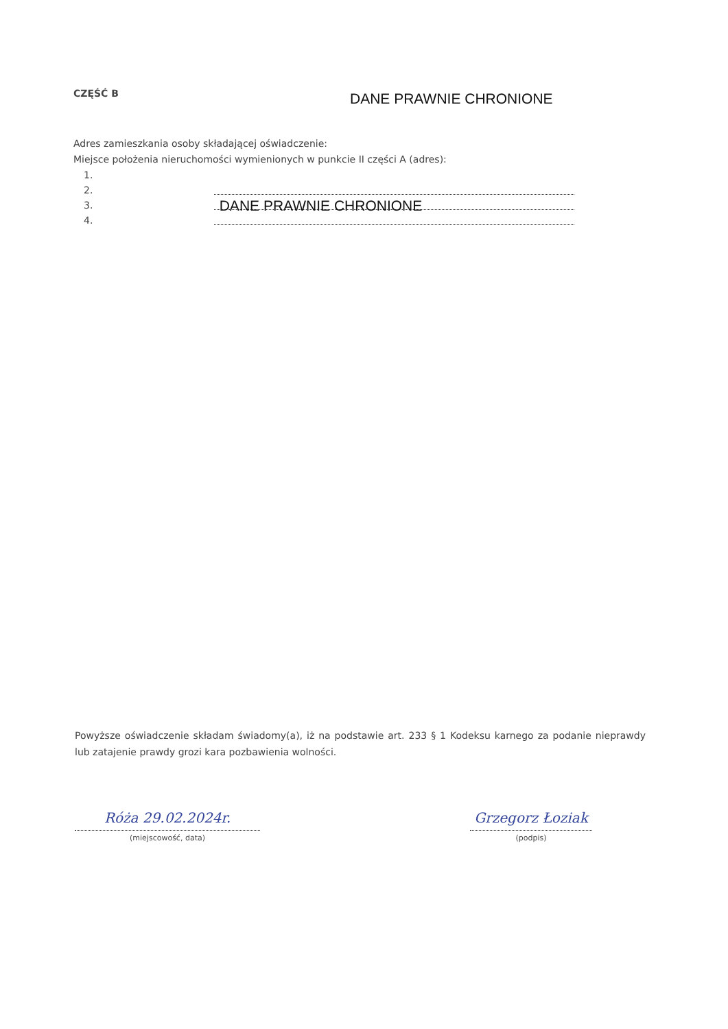CZĘŚĆ B DANE PRAWNIE CHRONIONE
Adres zamieszkania osoby składającej oświadczenie:
Miejsce położenia nieruchomości wymienionych w punkcie II części A (adres):
1.
2.
3.
4.
DANE PRAWNIE CHRONIONE
Powyższe oświadczenie składam świadomy(a), iż na podstawie art. 233 § 1 Kodeksu karnego za podanie nieprawdy lub zatajenie prawdy grozi kara pozbawienia wolności.
Róża 29.02.2024r.
(miejscowość, data)
Grzegorz Łoziak
(podpis)